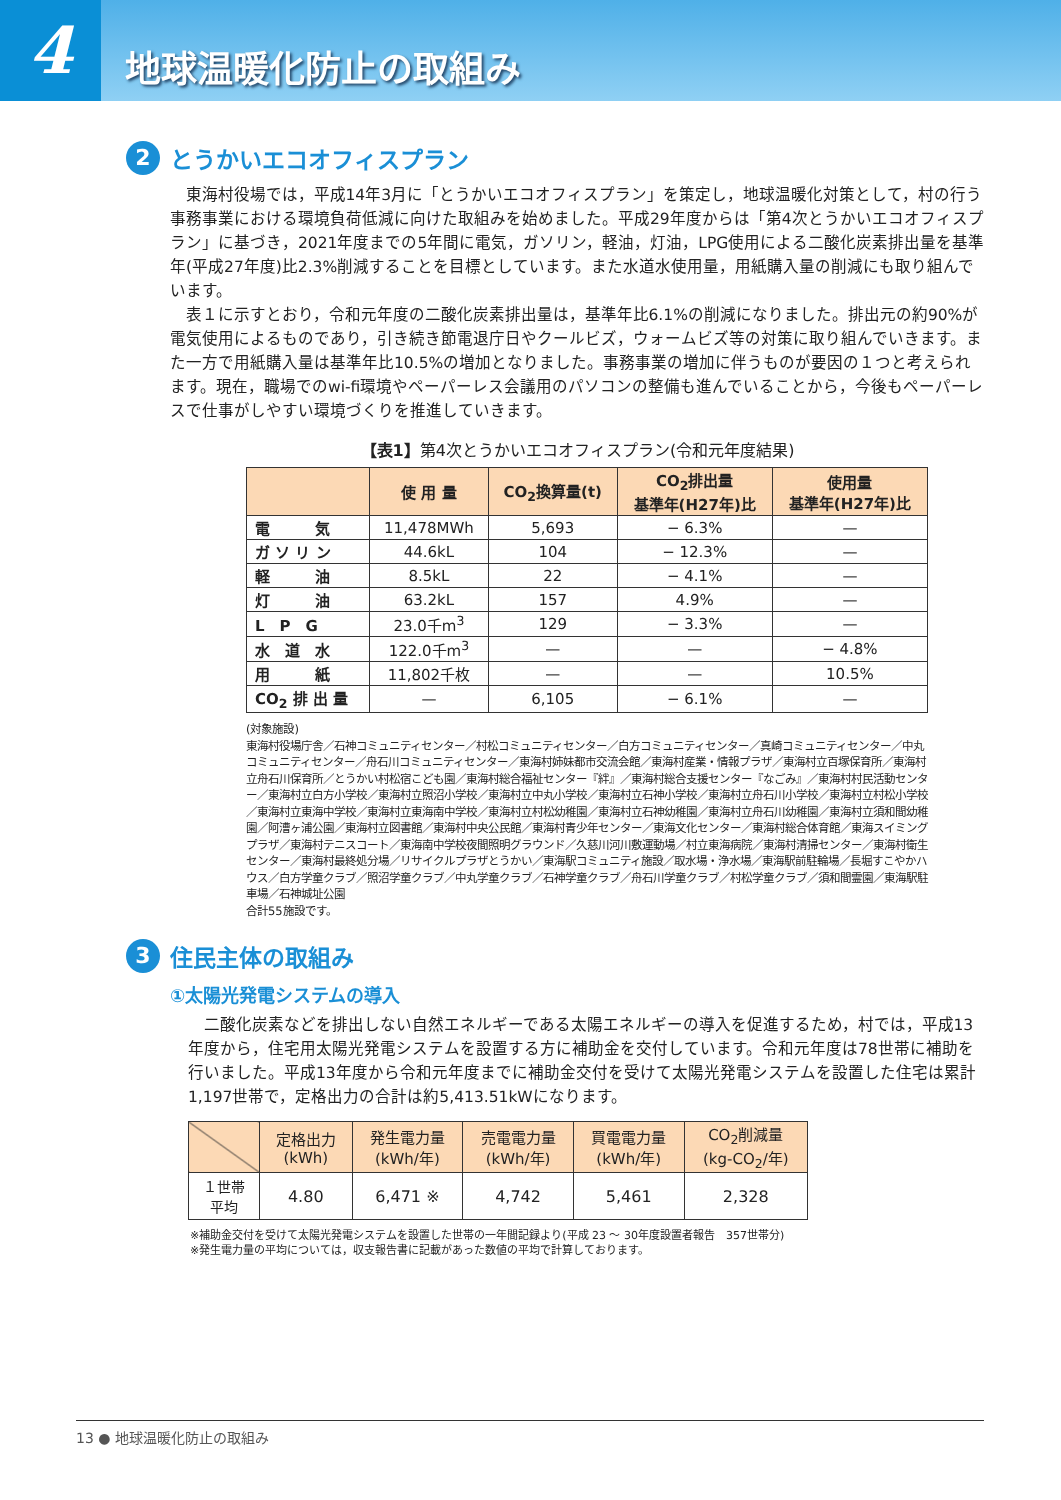4
地球温暖化防止の取組み
2 とうかいエコオフィスプラン
東海村役場では，平成14年3月に「とうかいエコオフィスプラン」を策定し，地球温暖化対策として，村の行う事務事業における環境負荷低減に向けた取組みを始めました。平成29年度からは「第4次とうかいエコオフィスプラン」に基づき，2021年度までの5年間に電気，ガソリン，軽油，灯油，LPG使用による二酸化炭素排出量を基準年(平成27年度)比2.3%削減することを目標としています。また水道水使用量，用紙購入量の削減にも取り組んでいます。
表１に示すとおり，令和元年度の二酸化炭素排出量は，基準年比6.1%の削減になりました。排出元の約90%が電気使用によるものであり，引き続き節電退庁日やクールビズ，ウォームビズ等の対策に取り組んでいきます。また一方で用紙購入量は基準年比10.5%の増加となりました。事務事業の増加に伴うものが要因の１つと考えられます。現在，職場でのwi-fi環境やペーパーレス会議用のパソコンの整備も進んでいることから，今後もペーパーレスで仕事がしやすい環境づくりを推進していきます。
【表1】第4次とうかいエコオフィスプラン(令和元年度結果)
| | 使 用 量 | CO<sub>2</sub>換算量(t) | CO<sub>2</sub>排出量 基準年(H27年)比 | 使用量 基準年(H27年)比 |
| --- | --- | --- | --- | --- |
| 電 気 | 11,478MWh | 5,693 | − 6.3% | — |
| ガ ソ リ ン | 44.6kL | 104 | − 12.3% | — |
| 軽 油 | 8.5kL | 22 | − 4.1% | — |
| 灯 油 | 63.2kL | 157 | 4.9% | — |
| L P G | 23.0千m<sup>3</sup> | 129 | − 3.3% | — |
| 水 道 水 | 122.0千m<sup>3</sup> | — | — | − 4.8% |
| 用 紙 | 11,802千枚 | — | — | 10.5% |
| CO<sub>2</sub> 排 出 量 | — | 6,105 | − 6.1% | — |
(対象施設)
東海村役場庁舎／石神コミュニティセンター／村松コミュニティセンター／白方コミュニティセンター／真崎コミュニティセンター／中丸コミュニティセンター／舟石川コミュニティセンター／東海村姉妹都市交流会館／東海村産業・情報プラザ／東海村立百塚保育所／東海村立舟石川保育所／とうかい村松宿こども園／東海村総合福祉センター『絆』／東海村総合支援センター『なごみ』／東海村村民活動センター／東海村立白方小学校／東海村立照沼小学校／東海村立中丸小学校／東海村立石神小学校／東海村立舟石川小学校／東海村立村松小学校／東海村立東海中学校／東海村立東海南中学校／東海村立村松幼稚園／東海村立石神幼稚園／東海村立舟石川幼稚園／東海村立須和間幼稚園／阿漕ヶ浦公園／東海村立図書館／東海村中央公民館／東海村青少年センター／東海文化センター／東海村総合体育館／東海スイミングプラザ／東海村テニスコート／東海南中学校夜間照明グラウンド／久慈川河川敷運動場／村立東海病院／東海村清掃センター／東海村衛生センター／東海村最終処分場／リサイクルプラザとうかい／東海駅コミュニティ施設／取水場・浄水場／東海駅前駐輪場／長堀すこやかハウス／白方学童クラブ／照沼学童クラブ／中丸学童クラブ／石神学童クラブ／舟石川学童クラブ／村松学童クラブ／須和間霊園／東海駅駐車場／石神城址公園
合計55施設です。
3 住民主体の取組み
①太陽光発電システムの導入
二酸化炭素などを排出しない自然エネルギーである太陽エネルギーの導入を促進するため，村では，平成13年度から，住宅用太陽光発電システムを設置する方に補助金を交付しています。令和元年度は78世帯に補助を行いました。平成13年度から令和元年度までに補助金交付を受けて太陽光発電システムを設置した住宅は累計1,197世帯で，定格出力の合計は約5,413.51kWになります。
| | 定格出力 (kWh) | 発生電力量 (kWh/年) | 売電電力量 (kWh/年) | 買電電力量 (kWh/年) | CO<sub>2</sub>削減量 (kg-CO<sub>2</sub>/年) |
| --- | --- | --- | --- | --- | --- |
| １世帯 平均 | 4.80 | 6,471 ※ | 4,742 | 5,461 | 2,328 |
※補助金交付を受けて太陽光発電システムを設置した世帯の一年間記録より(平成 23 ～ 30年度設置者報告　357世帯分)
※発生電力量の平均については，収支報告書に記載があった数値の平均で計算しております。
13 ● 地球温暖化防止の取組み